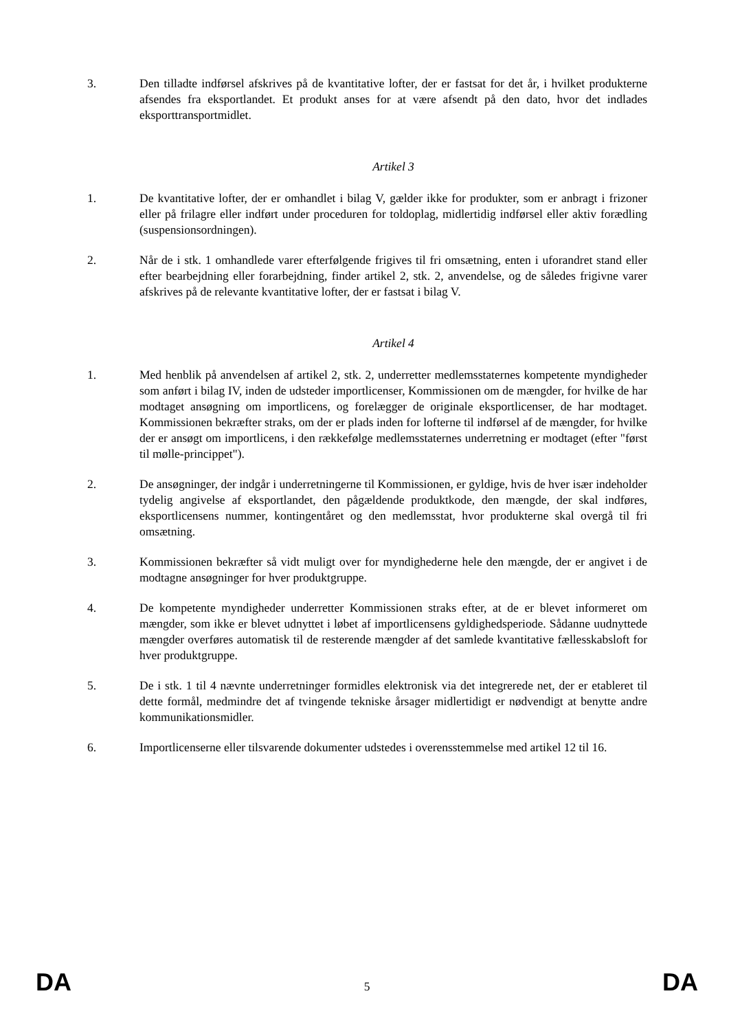3. Den tilladte indførsel afskrives på de kvantitative lofter, der er fastsat for det år, i hvilket produkterne afsendes fra eksportlandet. Et produkt anses for at være afsendt på den dato, hvor det indlades eksporttransportmidlet.
Artikel 3
1. De kvantitative lofter, der er omhandlet i bilag V, gælder ikke for produkter, som er anbragt i frizoner eller på frilagre eller indført under proceduren for toldoplag, midlertidig indførsel eller aktiv forædling (suspensionsordningen).
2. Når de i stk. 1 omhandlede varer efterfølgende frigives til fri omsætning, enten i uforandret stand eller efter bearbejdning eller forarbejdning, finder artikel 2, stk. 2, anvendelse, og de således frigivne varer afskrives på de relevante kvantitative lofter, der er fastsat i bilag V.
Artikel 4
1. Med henblik på anvendelsen af artikel 2, stk. 2, underretter medlemsstaternes kompetente myndigheder som anført i bilag IV, inden de udsteder importlicenser, Kommissionen om de mængder, for hvilke de har modtaget ansøgning om importlicens, og forelægger de originale eksportlicenser, de har modtaget. Kommissionen bekræfter straks, om der er plads inden for lofterne til indførsel af de mængder, for hvilke der er ansøgt om importlicens, i den rækkefølge medlemsstaternes underretning er modtaget (efter "først til mølle-princippet").
2. De ansøgninger, der indgår i underretningerne til Kommissionen, er gyldige, hvis de hver især indeholder tydelig angivelse af eksportlandet, den pågældende produktkode, den mængde, der skal indføres, eksportlicensens nummer, kontingentåret og den medlemsstat, hvor produkterne skal overgå til fri omsætning.
3. Kommissionen bekræfter så vidt muligt over for myndighederne hele den mængde, der er angivet i de modtagne ansøgninger for hver produktgruppe.
4. De kompetente myndigheder underretter Kommissionen straks efter, at de er blevet informeret om mængder, som ikke er blevet udnyttet i løbet af importlicensens gyldighedsperiode. Sådanne uudnyttede mængder overføres automatisk til de resterende mængder af det samlede kvantitative fællesskabsloft for hver produktgruppe.
5. De i stk. 1 til 4 nævnte underretninger formidles elektronisk via det integrerede net, der er etableret til dette formål, medmindre det af tvingende tekniske årsager midlertidigt er nødvendigt at benytte andre kommunikationsmidler.
6. Importlicenserne eller tilsvarende dokumenter udstedes i overensstemmelse med artikel 12 til 16.
DA 5 DA